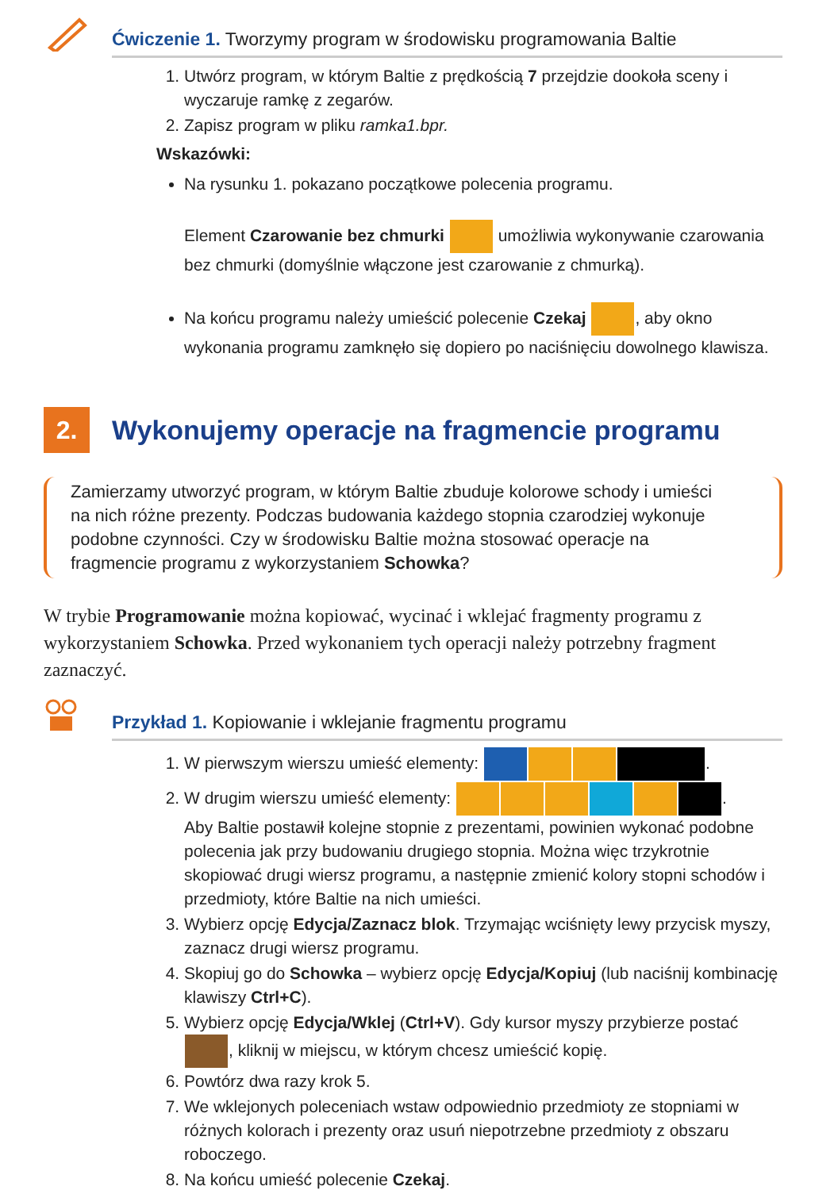Ćwiczenie 1. Tworzymy program w środowisku programowania Baltie
1. Utwórz program, w którym Baltie z prędkością 7 przejdzie dookoła sceny i wyczaruje ramkę z zegarów.
2. Zapisz program w pliku ramka1.bpr.
Wskazówki:
Na rysunku 1. pokazano początkowe polecenia programu.
Element Czarowanie bez chmurki umożliwia wykonywanie czarowania bez chmurki (domyślnie włączone jest czarowanie z chmurką).
Na końcu programu należy umieścić polecenie Czekaj , aby okno wykonania programu zamknęło się dopiero po naciśnięciu dowolnego klawisza.
2.
Wykonujemy operacje na fragmencie programu
Zamierzamy utworzyć program, w którym Baltie zbuduje kolorowe schody i umieści na nich różne prezenty. Podczas budowania każdego stopnia czarodziej wykonuje podobne czynności. Czy w środowisku Baltie można stosować operacje na fragmencie programu z wykorzystaniem Schowka?
W trybie Programowanie można kopiować, wycinać i wklejać fragmenty programu z wykorzystaniem Schowka. Przed wykonaniem tych operacji należy potrzebny fragment zaznaczyć.
Przykład 1. Kopiowanie i wklejanie fragmentu programu
1. W pierwszym wierszu umieść elementy: .
2. W drugim wierszu umieść elementy: .
Aby Baltie postawił kolejne stopnie z prezentami, powinien wykonać podobne polecenia jak przy budowaniu drugiego stopnia. Można więc trzykrotnie skopiować drugi wiersz programu, a następnie zmienić kolory stopni schodów i przedmioty, które Baltie na nich umieści.
3. Wybierz opcję Edycja/Zaznacz blok. Trzymając wciśnięty lewy przycisk myszy, zaznacz drugi wiersz programu.
4. Skopiuj go do Schowka – wybierz opcję Edycja/Kopiuj (lub naciśnij kombinację klawiszy Ctrl+C).
5. Wybierz opcję Edycja/Wklej (Ctrl+V). Gdy kursor myszy przybierze postać , kliknij w miejscu, w którym chcesz umieścić kopię.
6. Powtórz dwa razy krok 5.
7. We wklejonych poleceniach wstaw odpowiednio przedmioty ze stopniami w różnych kolorach i prezenty oraz usuń niepotrzebne przedmioty z obszaru roboczego.
8. Na końcu umieść polecenie Czekaj.